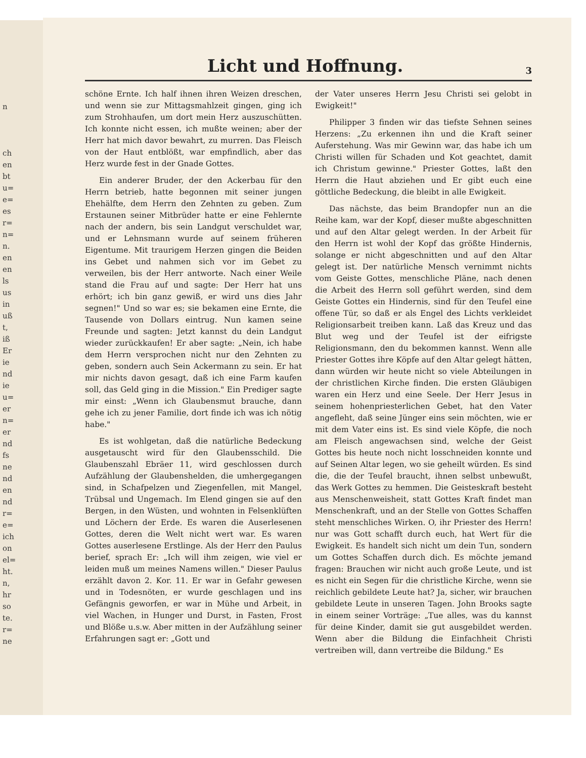n
ch
en
bt
u=
e=
es
r=
n=
n.
en
en
ls
us
in
uß
t,
iß
Er
ie
nd
ie
u=
er
n=
er
nd
fs
ne
nd
en
nd
r=
e=
ich
on
el=
ht.
n,
hr
so
te.
r=
ne
Licht und Hoffnung.
3
schöne Ernte. Ich half ihnen ihren Weizen dreschen, und wenn sie zur Mittagsmahlzeit gingen, ging ich zum Strohhaufen, um dort mein Herz auszuschütten. Ich konnte nicht essen, ich mußte weinen; aber der Herr hat mich davor bewahrt, zu murren. Das Fleisch von der Haut entblößt, war empfindlich, aber das Herz wurde fest in der Gnade Gottes.
Ein anderer Bruder, der den Ackerbau für den Herrn betrieb, hatte begonnen mit seiner jungen Ehehälfte, dem Herrn den Zehnten zu geben. Zum Erstaunen seiner Mitbrüder hatte er eine Fehlernte nach der andern, bis sein Landgut verschuldet war, und er Lehnsmann wurde auf seinem früheren Eigentume. Mit traurigem Herzen gingen die Beiden ins Gebet und nahmen sich vor im Gebet zu verweilen, bis der Herr antworte. Nach einer Weile stand die Frau auf und sagte: Der Herr hat uns erhört; ich bin ganz gewiß, er wird uns dies Jahr segnen!" Und so war es; sie bekamen eine Ernte, die Tausende von Dollars eintrug. Nun kamen seine Freunde und sagten: Jetzt kannst du dein Landgut wieder zurückkaufen! Er aber sagte: „Nein, ich habe dem Herrn versprochen nicht nur den Zehnten zu geben, sondern auch Sein Ackermann zu sein. Er hat mir nichts davon gesagt, daß ich eine Farm kaufen soll, das Geld ging in die Mission." Ein Prediger sagte mir einst: „Wenn ich Glaubensmut brauche, dann gehe ich zu jener Familie, dort finde ich was ich nötig habe."
Es ist wohlgetan, daß die natürliche Bedeckung ausgetauscht wird für den Glaubensschild. Die Glaubenszahl Ebräer 11, wird geschlossen durch Aufzählung der Glaubenshelden, die umhergegangen sind, in Schafpelzen und Ziegenfellen, mit Mangel, Trübsal und Ungemach. Im Elend gingen sie auf den Bergen, in den Wüsten, und wohnten in Felsenklüften und Löchern der Erde. Es waren die Auserlesenen Gottes, deren die Welt nicht wert war. Es waren Gottes auserlesene Erstlinge. Als der Herr den Paulus berief, sprach Er: „Ich will ihm zeigen, wie viel er leiden muß um meines Namens willen." Dieser Paulus erzählt davon 2. Kor. 11. Er war in Gefahr gewesen und in Todesnöten, er wurde geschlagen und ins Gefängnis geworfen, er war in Mühe und Arbeit, in viel Wachen, in Hunger und Durst, in Fasten, Frost und Blöße u.s.w. Aber mitten in der Aufzählung seiner Erfahrungen sagt er: „Gott und
der Vater unseres Herrn Jesu Christi sei gelobt in Ewigkeit!"
Philipper 3 finden wir das tiefste Sehnen seines Herzens: „Zu erkennen ihn und die Kraft seiner Auferstehung. Was mir Gewinn war, das habe ich um Christi willen für Schaden und Kot geachtet, damit ich Christum gewinne." Priester Gottes, laßt den Herrn die Haut abziehen und Er gibt euch eine göttliche Bedeckung, die bleibt in alle Ewigkeit.
Das nächste, das beim Brandopfer nun an die Reihe kam, war der Kopf, dieser mußte abgeschnitten und auf den Altar gelegt werden. In der Arbeit für den Herrn ist wohl der Kopf das größte Hindernis, solange er nicht abgeschnitten und auf den Altar gelegt ist. Der natürliche Mensch vernimmt nichts vom Geiste Gottes, menschliche Pläne, nach denen die Arbeit des Herrn soll geführt werden, sind dem Geiste Gottes ein Hindernis, sind für den Teufel eine offene Tür, so daß er als Engel des Lichts verkleidet Religionsarbeit treiben kann. Laß das Kreuz und das Blut weg und der Teufel ist der eifrigste Religionsmann, den du bekommen kannst. Wenn alle Priester Gottes ihre Köpfe auf den Altar gelegt hätten, dann würden wir heute nicht so viele Abteilungen in der christlichen Kirche finden. Die ersten Gläubigen waren ein Herz und eine Seele. Der Herr Jesus in seinem hohenpriesterlichen Gebet, hat den Vater angefleht, daß seine Jünger eins sein möchten, wie er mit dem Vater eins ist. Es sind viele Köpfe, die noch am Fleisch angewachsen sind, welche der Geist Gottes bis heute noch nicht losschneiden konnte und auf Seinen Altar legen, wo sie geheilt würden. Es sind die, die der Teufel braucht, ihnen selbst unbewußt, das Werk Gottes zu hemmen. Die Geisteskraft besteht aus Menschenweisheit, statt Gottes Kraft findet man Menschenkraft, und an der Stelle von Gottes Schaffen steht menschliches Wirken. O, ihr Priester des Herrn! nur was Gott schafft durch euch, hat Wert für die Ewigkeit. Es handelt sich nicht um dein Tun, sondern um Gottes Schaffen durch dich. Es möchte jemand fragen: Brauchen wir nicht auch große Leute, und ist es nicht ein Segen für die christliche Kirche, wenn sie reichlich gebildete Leute hat? Ja, sicher, wir brauchen gebildete Leute in unseren Tagen. John Brooks sagte in einem seiner Vorträge: „Tue alles, was du kannst für deine Kinder, damit sie gut ausgebildet werden. Wenn aber die Bildung die Einfachheit Christi vertreiben will, dann vertreibe die Bildung." Es